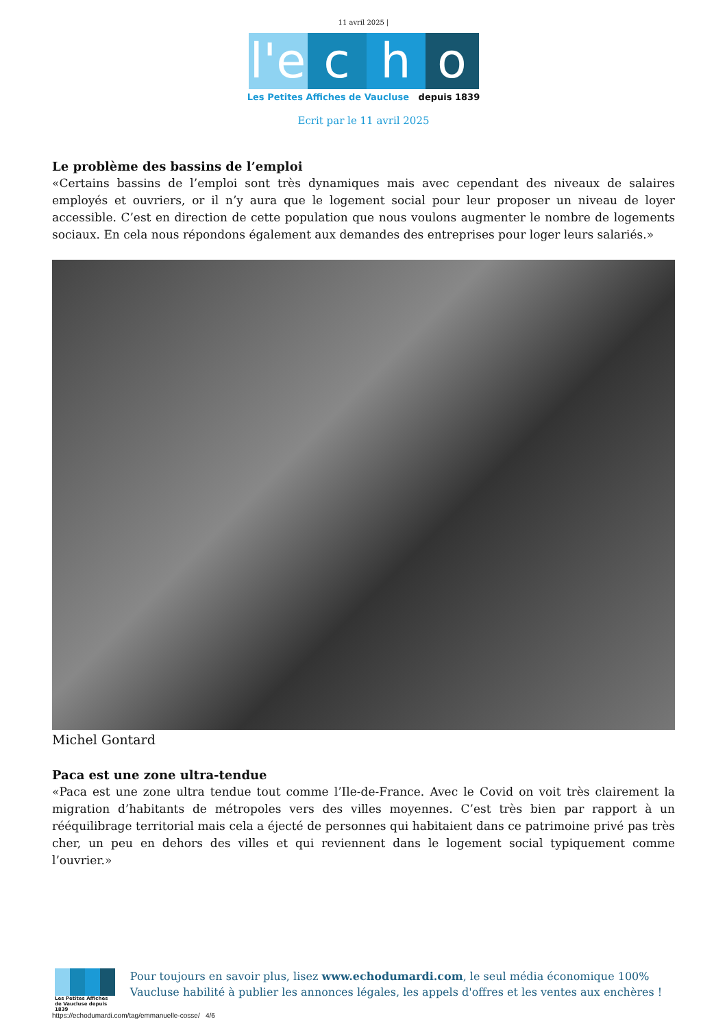11 avril 2025 |
l'e
c
h
o
Les Petites Affiches de Vaucluse depuis 1839
Ecrit par le 11 avril 2025
Le problème des bassins de l’emploi
«Certains bassins de l’emploi sont très dynamiques mais avec cependant des niveaux de salaires employés et ouvriers, or il n’y aura que le logement social pour leur proposer un niveau de loyer accessible. C’est en direction de cette population que nous voulons augmenter le nombre de logements sociaux. En cela nous répondons également aux demandes des entreprises pour loger leurs salariés.»
Michel Gontard
Paca est une zone ultra-tendue
«Paca est une zone ultra tendue tout comme l’Ile-de-France. Avec le Covid on voit très clairement la migration d’habitants de métropoles vers des villes moyennes. C’est très bien par rapport à un rééquilibrage territorial mais cela a éjecté de personnes qui habitaient dans ce patrimoine privé pas très cher, un peu en dehors des villes et qui reviennent dans le logement social typiquement comme l’ouvrier.»
Les Petites Affiches de Vaucluse depuis 1839
Pour toujours en savoir plus, lisez www.echodumardi.com, le seul média économique 100% Vaucluse habilité à publier les annonces légales, les appels d'offres et les ventes aux enchères !
https://echodumardi.com/tag/emmanuelle-cosse/ 4/6